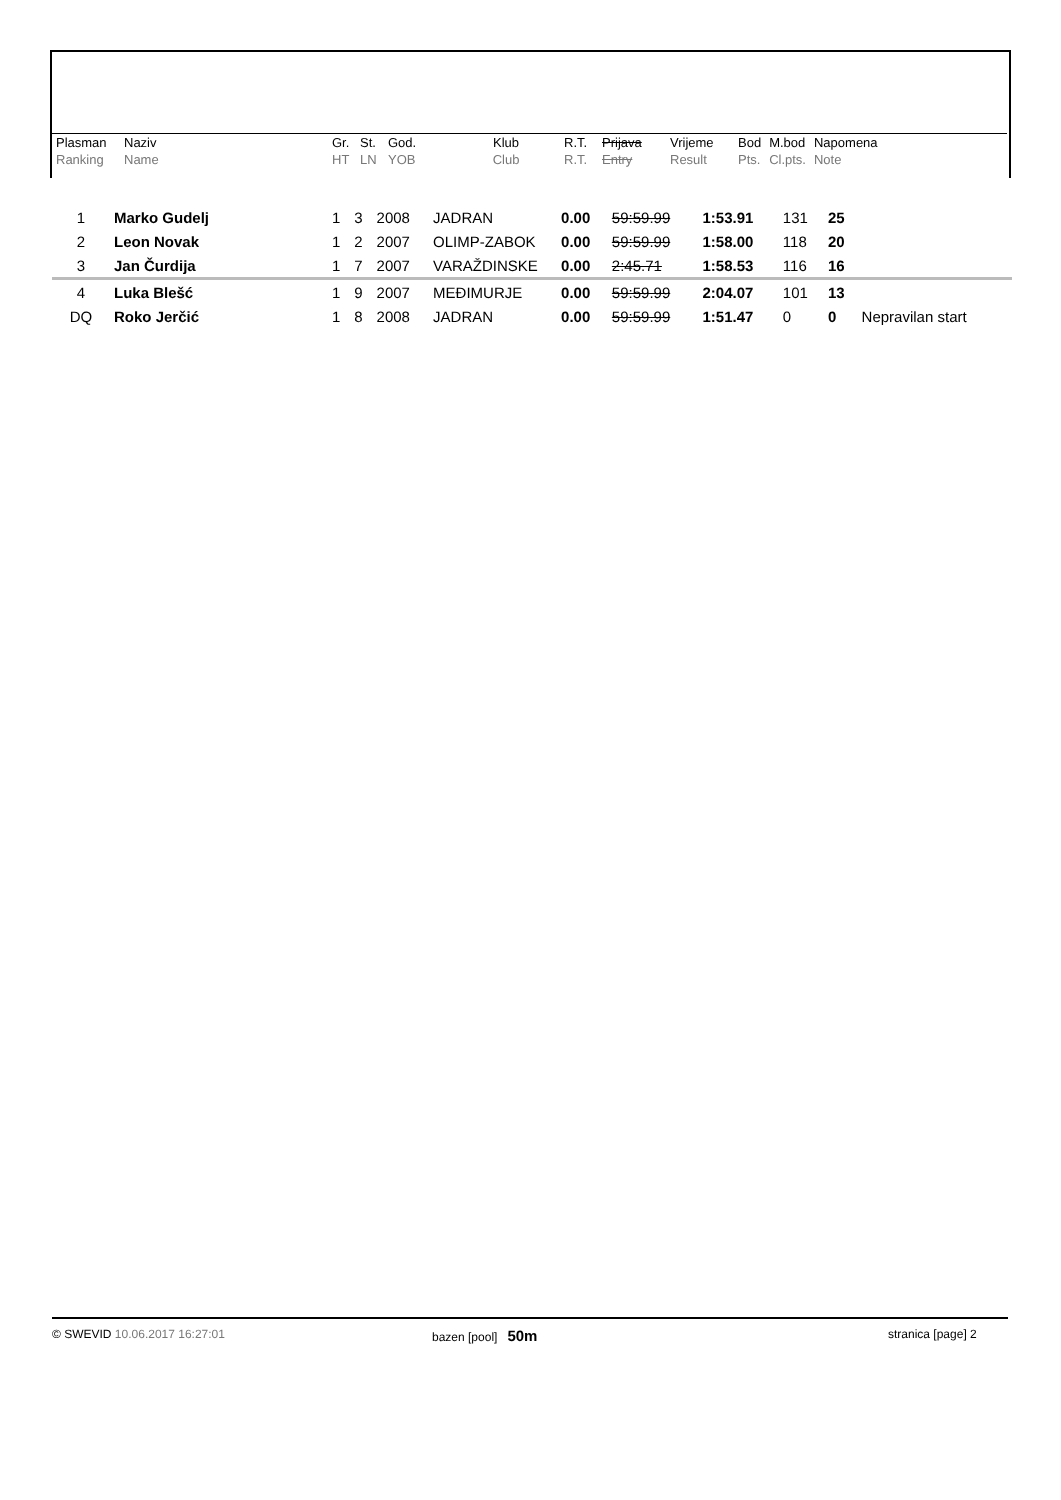| Plasman Ranking | Naziv Name | Gr. HT | St. LN | God. YOB | Klub Club | R.T. R.T. | Prijava Entry | Vrijeme Result | Bod Pts. | M.bod Cl.pts. | Napomena Note |
| 1 | Marko Gudelj | 1 | 3 | 2008 | JADRAN | 0.00 | 59:59.99 | 1:53.91 | 131 | 25 | |
| 2 | Leon Novak | 1 | 2 | 2007 | OLIMP-ZABOK | 0.00 | 59:59.99 | 1:58.00 | 118 | 20 | |
| 3 | Jan Čurdija | 1 | 7 | 2007 | VARAŽDINSKE | 0.00 | 2:45.71 | 1:58.53 | 116 | 16 | |
| 4 | Luka Blešć | 1 | 9 | 2007 | MEĐIMURJE | 0.00 | 59:59.99 | 2:04.07 | 101 | 13 | |
| DQ | Roko Jerčić | 1 | 8 | 2008 | JADRAN | 0.00 | 59:59.99 | 1:51.47 | 0 | 0 | Nepravilan start |
© SWEVID 10.06.2017 16:27:01 bazen [pool] 50m
stranica [page] 2